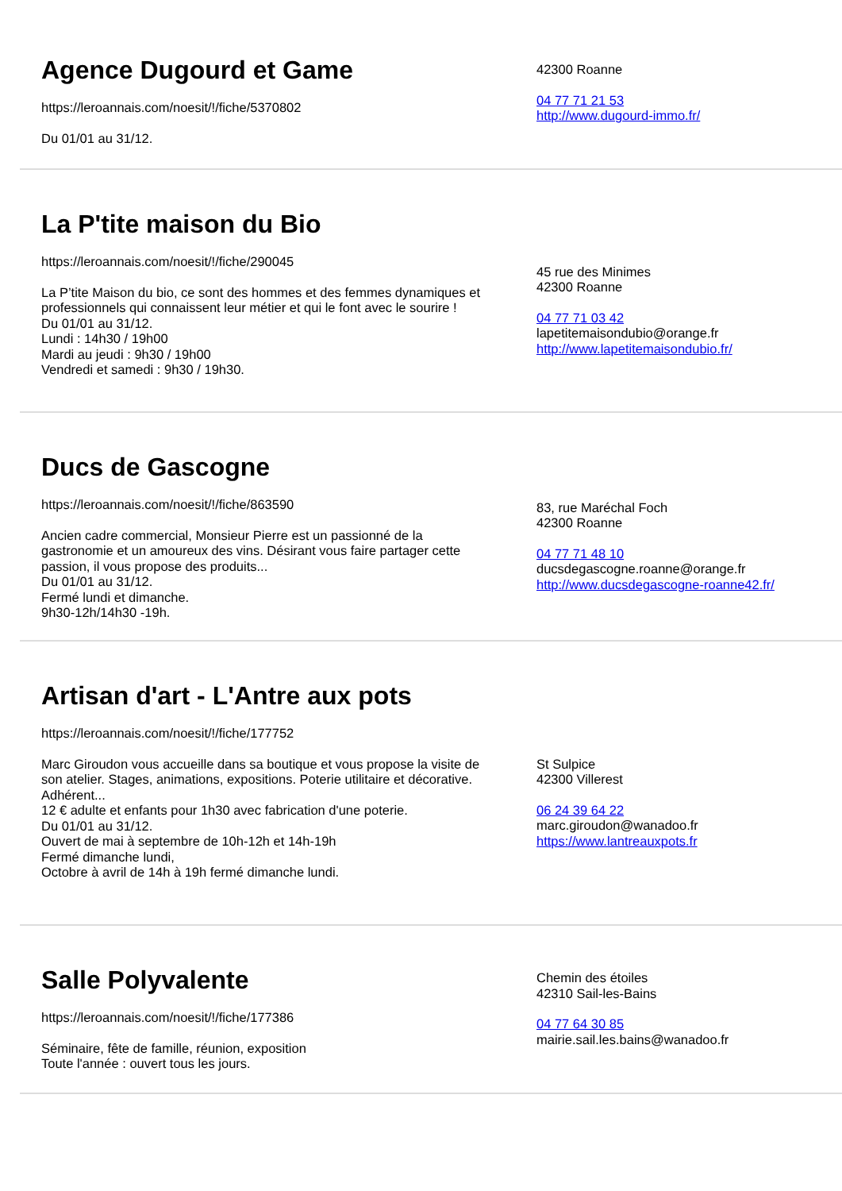Agence Dugourd et Game
https://leroannais.com/noesit/!/fiche/5370802
Du 01/01 au 31/12.
42300 Roanne
04 77 71 21 53
http://www.dugourd-immo.fr/
La P'tite maison du Bio
https://leroannais.com/noesit/!/fiche/290045
La P’tite Maison du bio, ce sont des hommes et des femmes dynamiques et professionnels qui connaissent leur métier et qui le font avec le sourire !
Du 01/01 au 31/12.
Lundi : 14h30 / 19h00
Mardi au jeudi : 9h30 / 19h00
Vendredi et samedi : 9h30 / 19h30.
45 rue des Minimes
42300 Roanne
04 77 71 03 42
lapetitemaisondubio@orange.fr
http://www.lapetitemaisondubio.fr/
Ducs de Gascogne
https://leroannais.com/noesit/!/fiche/863590
Ancien cadre commercial, Monsieur Pierre est un passionné de la gastronomie et un amoureux des vins. Désirant vous faire partager cette passion, il vous propose des produits...
Du 01/01 au 31/12.
Fermé lundi et dimanche.
9h30-12h/14h30 -19h.
83, rue Maréchal Foch
42300 Roanne
04 77 71 48 10
ducsdegascogne.roanne@orange.fr
http://www.ducsdegascogne-roanne42.fr/
Artisan d'art - L'Antre aux pots
https://leroannais.com/noesit/!/fiche/177752
Marc Giroudon vous accueille dans sa boutique et vous propose la visite de son atelier. Stages, animations, expositions. Poterie utilitaire et décorative. Adhérent...
12 € adulte et enfants pour 1h30 avec fabrication d'une poterie.
Du 01/01 au 31/12.
Ouvert de mai à septembre de 10h-12h et 14h-19h
Fermé dimanche lundi,
Octobre à avril de 14h à 19h fermé dimanche lundi.
St Sulpice
42300 Villerest
06 24 39 64 22
marc.giroudon@wanadoo.fr
https://www.lantreauxpots.fr
Salle Polyvalente
https://leroannais.com/noesit/!/fiche/177386
Séminaire, fête de famille, réunion, exposition
Toute l'année : ouvert tous les jours.
Chemin des étoiles
42310 Sail-les-Bains
04 77 64 30 85
mairie.sail.les.bains@wanadoo.fr